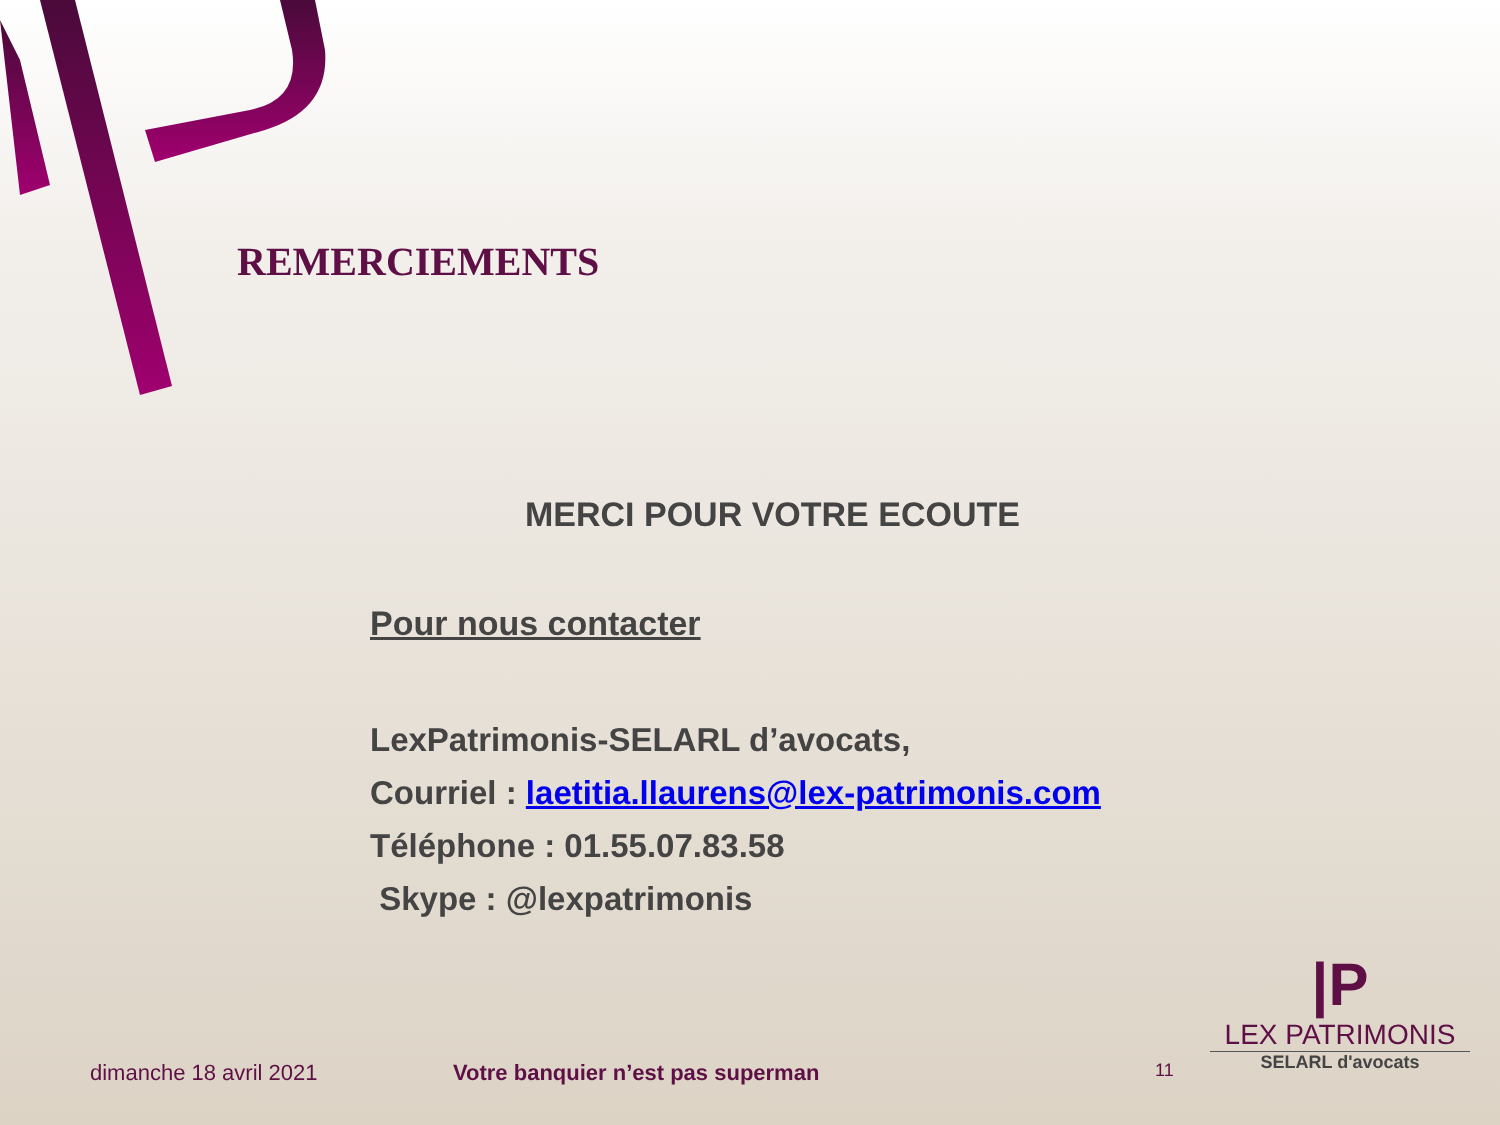REMERCIEMENTS
MERCI POUR VOTRE ECOUTE
Pour nous contacter
LexPatrimonis-SELARL d’avocats,
Courriel : laetitia.llaurens@lex-patrimonis.com
Téléphone : 01.55.07.83.58
Skype : @lexpatrimonis
dimanche 18 avril 2021
Votre banquier n’est pas superman
11
|P
LEX PATRIMONIS
SELARL d'avocats